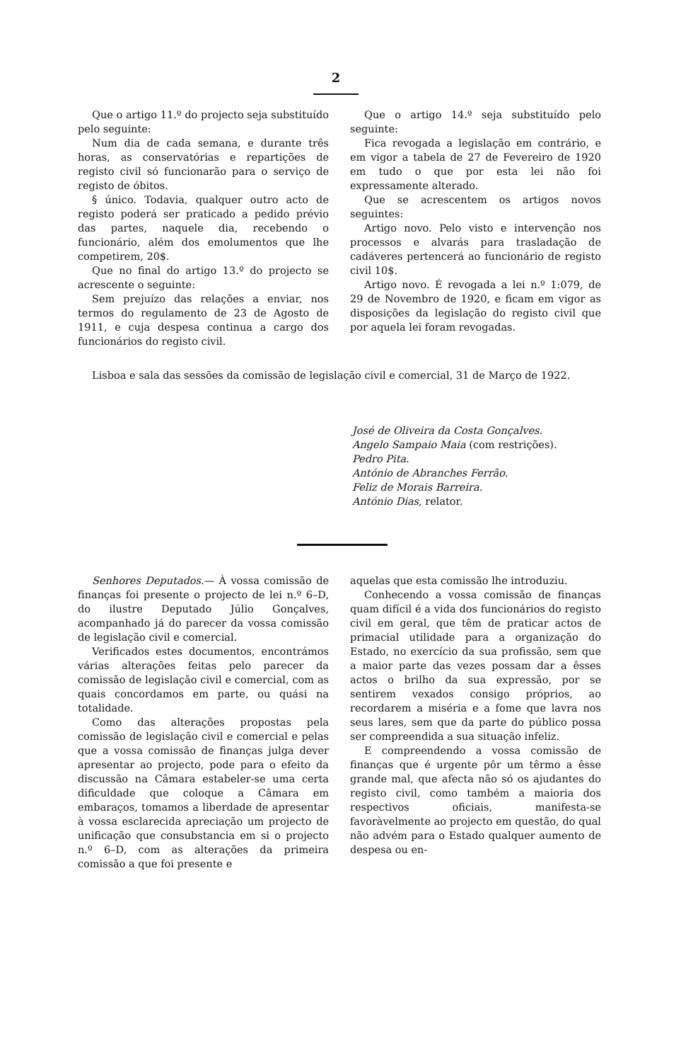2
Que o artigo 11.º do projecto seja substituído pelo seguinte:
Num dia de cada semana, e durante três horas, as conservatórias e repartições de registo civil só funcionarão para o serviço de registo de óbitos.
§ único. Todavia, qualquer outro acto de registo poderá ser praticado a pedido prévio das partes, naquele dia, recebendo o funcionário, além dos emolumentos que lhe competirem, 20$.
Que no final do artigo 13.º do projecto se acrescente o seguinte:
Sem prejuízo das relações a enviar, nos termos do regulamento de 23 de Agosto de 1911, e cuja despesa continua a cargo dos funcionários do registo civil.
Que o artigo 14.º seja substituído pelo seguinte:
Fica revogada a legislação em contrário, e em vigor a tabela de 27 de Fevereiro de 1920 em tudo o que por esta lei não foi expressamente alterado.
Que se acrescentem os artigos novos seguintes:
Artigo novo. Pelo visto e intervenção nos processos e alvarás para trasladação de cadáveres pertencerá ao funcionário de registo civil 10$.
Artigo novo. É revogada a lei n.º 1:079, de 29 de Novembro de 1920, e ficam em vigor as disposições da legislação do registo civil que por aquela lei foram revogadas.
Lisboa e sala das sessões da comissão de legislação civil e comercial, 31 de Março de 1922.
José de Oliveira da Costa Gonçalves.
Angelo Sampaio Maia (com restrições).
Pedro Pita.
António de Abranches Ferrão.
Feliz de Morais Barreira.
António Dias, relator.
Senhores Deputados.— À vossa comissão de finanças foi presente o projecto de lei n.º 6–D, do ilustre Deputado Júlio Gonçalves, acompanhado já do parecer da vossa comissão de legislação civil e comercial.
Verificados estes documentos, encontrámos várias alterações feitas pelo parecer da comissão de legislação civil e comercial, com as quais concordamos em parte, ou quási na totalidade.
Como das alterações propostas pela comissão de legislação civil e comercial e pelas que a vossa comissão de finanças julga dever apresentar ao projecto, pode para o efeito da discussão na Câmara estabeler-se uma certa dificuldade que coloque a Câmara em embaraços, tomamos a liberdade de apresentar à vossa esclarecida apreciação um projecto de unificação que consubstancia em si o projecto n.º 6–D, com as alterações da primeira comissão a que foi presente e
aquelas que esta comissão lhe introduziu.
Conhecendo a vossa comissão de finanças quam difícil é a vida dos funcionários do registo civil em geral, que têm de praticar actos de primacial utilidade para a organização do Estado, no exercício da sua profissão, sem que a maior parte das vezes possam dar a êsses actos o brilho da sua expressão, por se sentirem vexados consigo próprios, ao recordarem a miséria e a fome que lavra nos seus lares, sem que da parte do público possa ser compreendida a sua situação infeliz.
E compreendendo a vossa comissão de finanças que é urgente pôr um têrmo a êsse grande mal, que afecta não só os ajudantes do registo civil, como também a maioria dos respectivos oficiais, manifesta-se favoràvelmente ao projecto em questão, do qual não advém para o Estado qualquer aumento de despesa ou en-